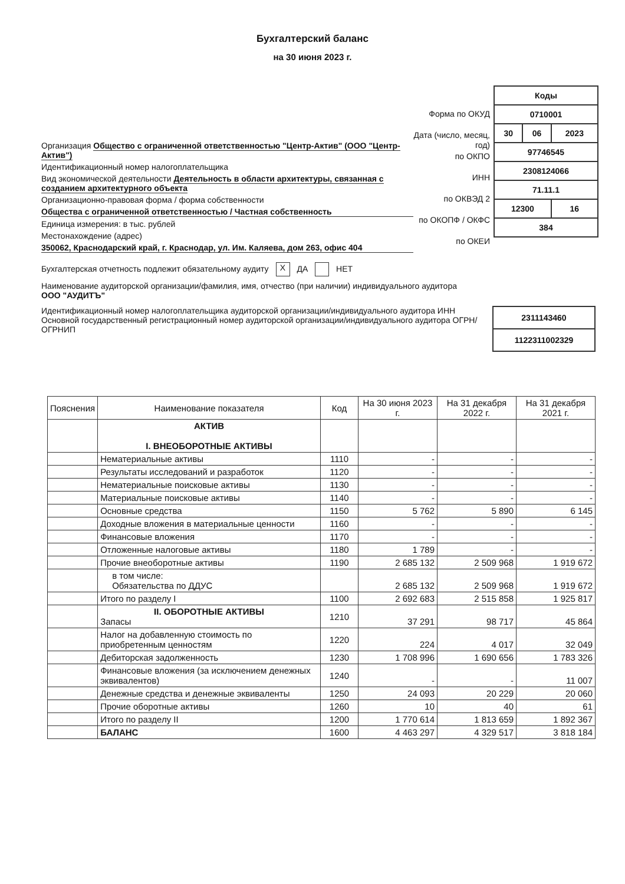Бухгалтерский баланс
на 30 июня 2023 г.
Организация Общество с ограниченной ответственностью "Центр-Актив" (ООО "Центр-Актив")
Идентификационный номер налогоплательщика
Вид экономической деятельности Деятельность в области архитектуры, связанная с созданием архитектурного объекта
Организационно-правовая форма / форма собственности
Общества с ограниченной ответственностью / Частная собственность
Единица измерения: в тыс. рублей
Местонахождение (адрес)
350062, Краснодарский край, г. Краснодар, ул. Им. Каляева, дом 263, офис 404
Форма по ОКУД
Дата (число, месяц, год)
по ОКПО
ИНН
по ОКВЭД 2
по ОКОПФ / ОКФС
по ОКЕИ
| Коды | | |
| 0710001 | | |
| 30 | 06 | 2023 |
| 97746545 | | |
| 2308124066 | | |
| 71.11.1 | | |
| 12300 | | 16 |
| 384 | | |
Бухгалтерская отчетность подлежит обязательному аудиту X ДА НЕТ
Наименование аудиторской организации/фамилия, имя, отчество (при наличии) индивидуального аудитора
ООО "АУДИТЪ"
Идентификационный номер налогоплательщика аудиторской организации/индивидуального аудитора ИНН
Основной государственный регистрационный номер аудиторской организации/индивидуального аудитора ОГРН/ ОГРНИП
| 2311143460 |
| 1122311002329 |
| Пояснения | Наименование показателя | Код | На 30 июня 2023 г. | На 31 декабря 2022 г. | На 31 декабря 2021 г. |
| --- | --- | --- | --- | --- | --- |
| | АКТИВ I. ВНЕОБОРОТНЫЕ АКТИВЫ | | | | |
| | Нематериальные активы | 1110 | - | - | - |
| | Результаты исследований и разработок | 1120 | - | - | - |
| | Нематериальные поисковые активы | 1130 | - | - | - |
| | Материальные поисковые активы | 1140 | - | - | - |
| | Основные средства | 1150 | 5 762 | 5 890 | 6 145 |
| | Доходные вложения в материальные ценности | 1160 | - | - | - |
| | Финансовые вложения | 1170 | - | - | - |
| | Отложенные налоговые активы | 1180 | 1 789 | - | - |
| | Прочие внеоборотные активы | 1190 | 2 685 132 | 2 509 968 | 1 919 672 |
| | в том числе: Обязательства по ДДУС | | 2 685 132 | 2 509 968 | 1 919 672 |
| | Итого по разделу I | 1100 | 2 692 683 | 2 515 858 | 1 925 817 |
| | II. ОБОРОТНЫЕ АКТИВЫ Запасы | 1210 | 37 291 | 98 717 | 45 864 |
| | Налог на добавленную стоимость по приобретенным ценностям | 1220 | 224 | 4 017 | 32 049 |
| | Дебиторская задолженность | 1230 | 1 708 996 | 1 690 656 | 1 783 326 |
| | Финансовые вложения (за исключением денежных эквивалентов) | 1240 | - | - | 11 007 |
| | Денежные средства и денежные эквиваленты | 1250 | 24 093 | 20 229 | 20 060 |
| | Прочие оборотные активы | 1260 | 10 | 40 | 61 |
| | Итого по разделу II | 1200 | 1 770 614 | 1 813 659 | 1 892 367 |
| | БАЛАНС | 1600 | 4 463 297 | 4 329 517 | 3 818 184 |